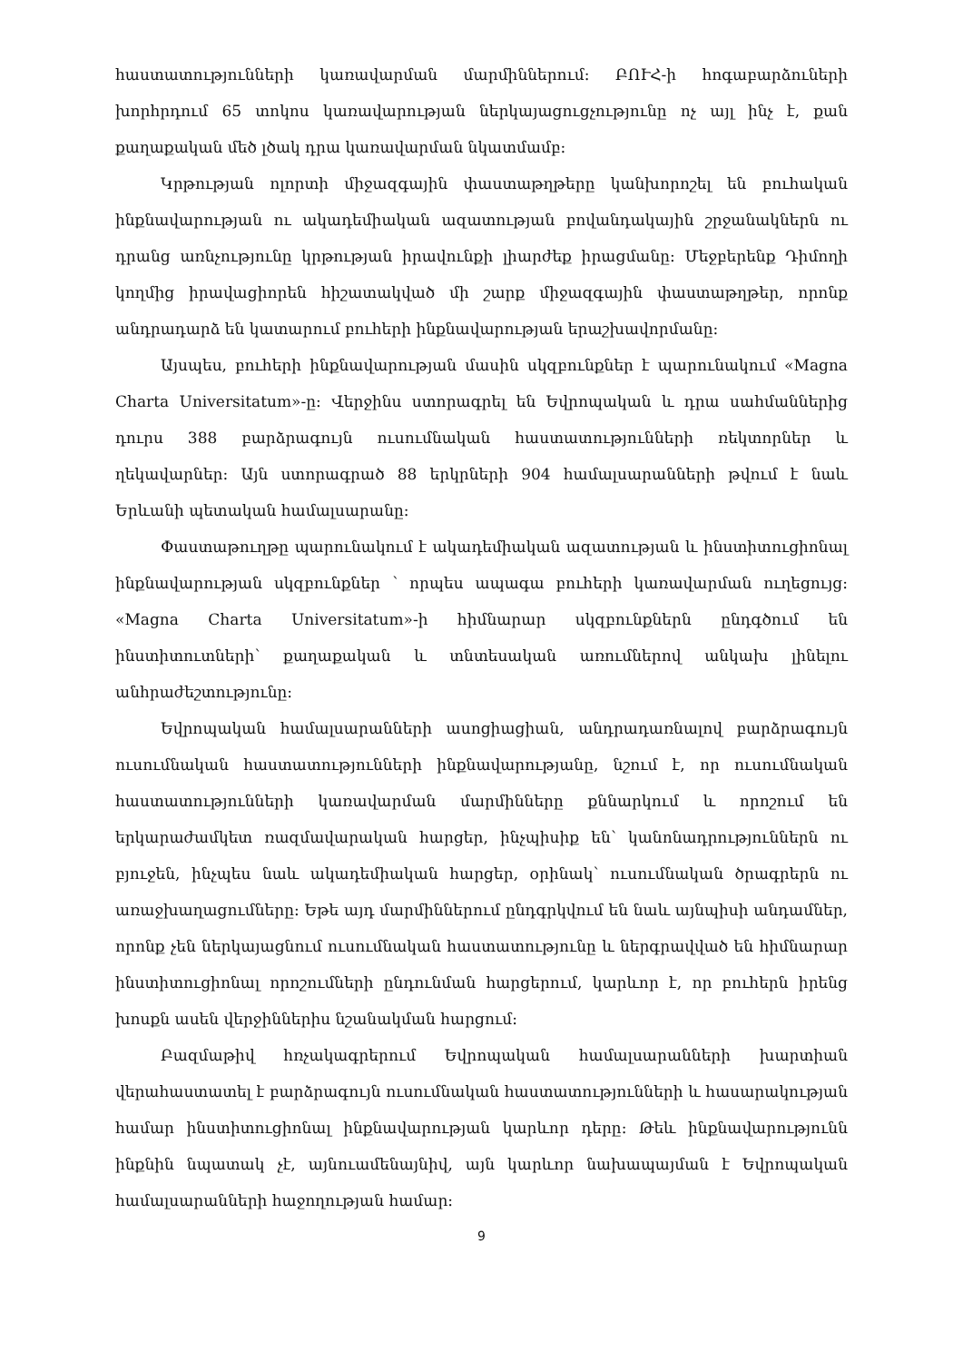հաստատությունների կառավարման մարմիններում: ԲՈՒՀ-ի հոգաբարձուների խորհրդում 65 տոկոս կառավարության ներկայացուցչությունը ոչ այլ ինչ է, քան քաղաքական մեծ լծակ դրա կառավարման նկատմամբ:
Կրթության ոլորտի միջազգային փաստաթղթերը կանխորոշել են բուհական ինքնավարության ու ակադեմիական ազատության բովանդակային շրջանակներն ու դրանց առնչությունը կրթության իրավունքի լիարժեք իրացմանը: Մեջբերենք Դիմողի կողմից իրավացիորեն հիշատակված մի շարք միջազգային փաստաթղթեր, որոնք անդրադարձ են կատարում բուհերի ինքնավարության երաշխավորմանը:
Այսպես, բուհերի ինքնավարության մասին սկզբունքներ է պարունակում «Magna Charta Universitatum»-ը: Վերջինս ստորագրել են Եվրոպական և դրա սահմաններից դուրս 388 բարձրագույն ուսումնական հաստատությունների ռեկտորներ և ղեկավարներ: Այն ստորագրած 88 երկրների 904 համալսարանների թվում է նաև Երևանի պետական համալսարանը:
Փաստաթուղթը պարունակում է ակադեմիական ազատության և ինստիտուցիոնալ ինքնավարության սկզբունքներ ՝ որպես ապագա բուհերի կառավարման ուղեցույց: «Magna Charta Universitatum»-ի հիմնարար սկզբունքներն ընդգծում են ինստիտուտների՝ քաղաքական և տնտեսական առումներով անկախ լինելու անհրաժեշտությունը:
Եվրոպական համալսարանների ասոցիացիան, անդրադառնալով բարձրագույն ուսումնական հաստատությունների ինքնավարությանը, նշում է, որ ուսումնական հաստատությունների կառավարման մարմինները քննարկում և որոշում են երկարաժամկետ ռազմավարական հարցեր, ինչպիսիք են՝ կանոնադրություններն ու բյուջեն, ինչպես նաև ակադեմիական հարցեր, օրինակ՝ ուսումնական ծրագրերն ու առաջխաղացումները: Եթե այդ մարմիններում ընդգրկվում են նաև այնպիսի անդամներ, որոնք չեն ներկայացնում ուսումնական հաստատությունը և ներգրավված են հիմնարար ինստիտուցիոնալ որոշումների ընդունման հարցերում, կարևոր է, որ բուհերն իրենց խոսքն ասեն վերջիններիս նշանակման հարցում:
Բազմաթիվ հռչակագրերում Եվրոպական համալսարանների խարտիան վերահաստատել է բարձրագույն ուսումնական հաստատությունների և հասարակության համար ինստիտուցիոնալ ինքնավարության կարևոր դերը: Թեև ինքնավարությունն ինքնին նպատակ չէ, այնուամենայնիվ, այն կարևոր նախապայման է Եվրոպական համալսարանների հաջողության համար:
9